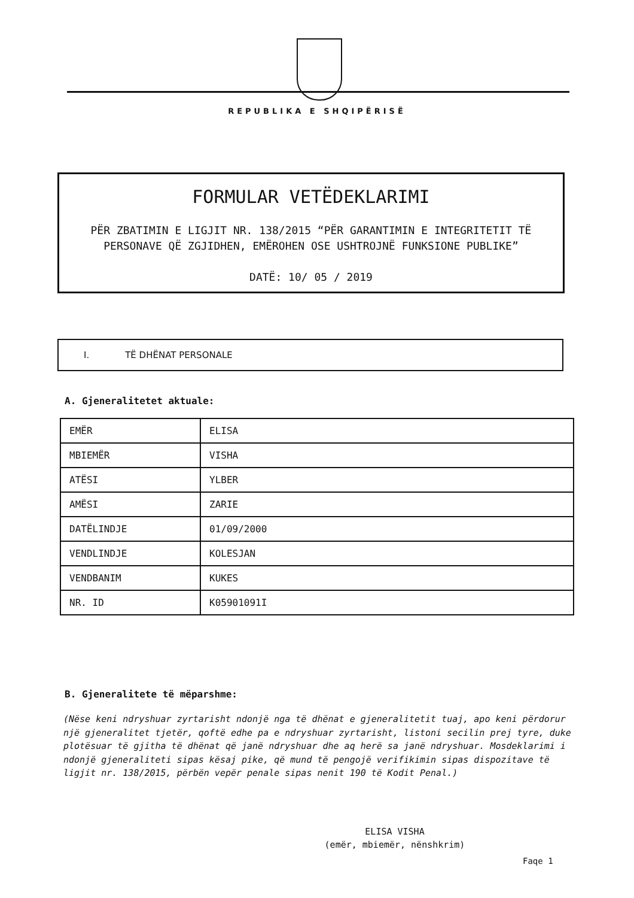REPUBLIKA E SHQIPËRISË
FORMULAR VETËDEKLARIMI
PËR ZBATIMIN E LIGJIT NR. 138/2015 “PËR GARANTIMIN E INTEGRITETIT TË
PERSONAVE QË ZGJIDHEN, EMËROHEN OSE USHTROJNË FUNKSIONE PUBLIKE”
DATË: 10/ 05 / 2019
I. TË DHËNAT PERSONALE
A. Gjeneralitetet aktuale:
| EMËR | ELISA |
| MBIEMËR | VISHA |
| ATËSI | YLBER |
| AMËSI | ZARIE |
| DATËLINDJE | 01/09/2000 |
| VENDLINDJE | KOLESJAN |
| VENDBANIM | KUKES |
| NR. ID | K05901091I |
B. Gjeneralitete të mëparshme:
(Nëse keni ndryshuar zyrtarisht ndonjë nga të dhënat e gjeneralitetit tuaj, apo keni përdorur një gjeneralitet tjetër, qoftë edhe pa e ndryshuar zyrtarisht, listoni secilin prej tyre, duke plotësuar të gjitha të dhënat që janë ndryshuar dhe aq herë sa janë ndryshuar. Mosdeklarimi i ndonjë gjeneraliteti sipas kësaj pike, që mund të pengojë verifikimin sipas dispozitave të ligjit nr. 138/2015, përbën vepër penale sipas nenit 190 të Kodit Penal.)
ELISA VISHA
(emër, mbiemër, nënshkrim)
Faqe 1